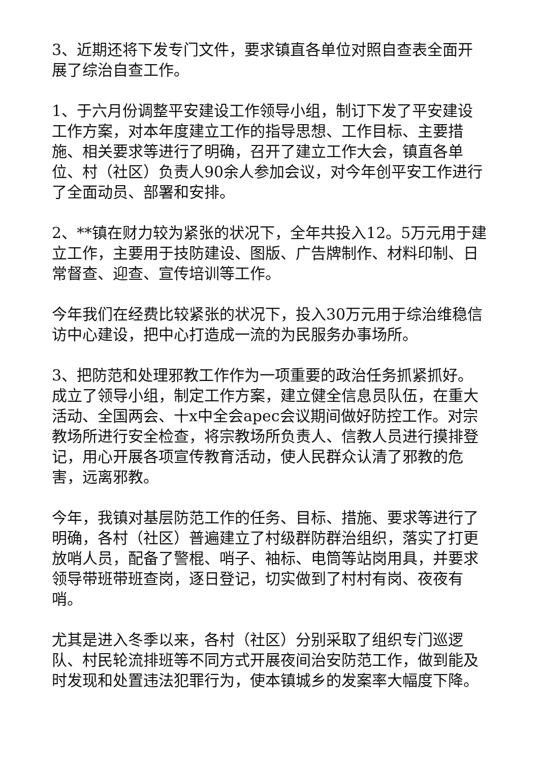3、近期还将下发专门文件，要求镇直各单位对照自查表全面开展了综治自查工作。
1、于六月份调整平安建设工作领导小组，制订下发了平安建设工作方案，对本年度建立工作的指导思想、工作目标、主要措施、相关要求等进行了明确，召开了建立工作大会，镇直各单位、村（社区）负责人90余人参加会议，对今年创平安工作进行了全面动员、部署和安排。
2、**镇在财力较为紧张的状况下，全年共投入12。5万元用于建立工作，主要用于技防建设、图版、广告牌制作、材料印制、日常督查、迎查、宣传培训等工作。
今年我们在经费比较紧张的状况下，投入30万元用于综治维稳信访中心建设，把中心打造成一流的为民服务办事场所。
3、把防范和处理邪教工作作为一项重要的政治任务抓紧抓好。成立了领导小组，制定工作方案，建立健全信息员队伍，在重大活动、全国两会、十x中全会apec会议期间做好防控工作。对宗教场所进行安全检查，将宗教场所负责人、信教人员进行摸排登记，用心开展各项宣传教育活动，使人民群众认清了邪教的危害，远离邪教。
今年，我镇对基层防范工作的任务、目标、措施、要求等进行了明确，各村（社区）普遍建立了村级群防群治组织，落实了打更放哨人员，配备了警棍、哨子、袖标、电筒等站岗用具，并要求领导带班带班查岗，逐日登记，切实做到了村村有岗、夜夜有哨。
尤其是进入冬季以来，各村（社区）分别采取了组织专门巡逻队、村民轮流排班等不同方式开展夜间治安防范工作，做到能及时发现和处置违法犯罪行为，使本镇城乡的发案率大幅度下降。